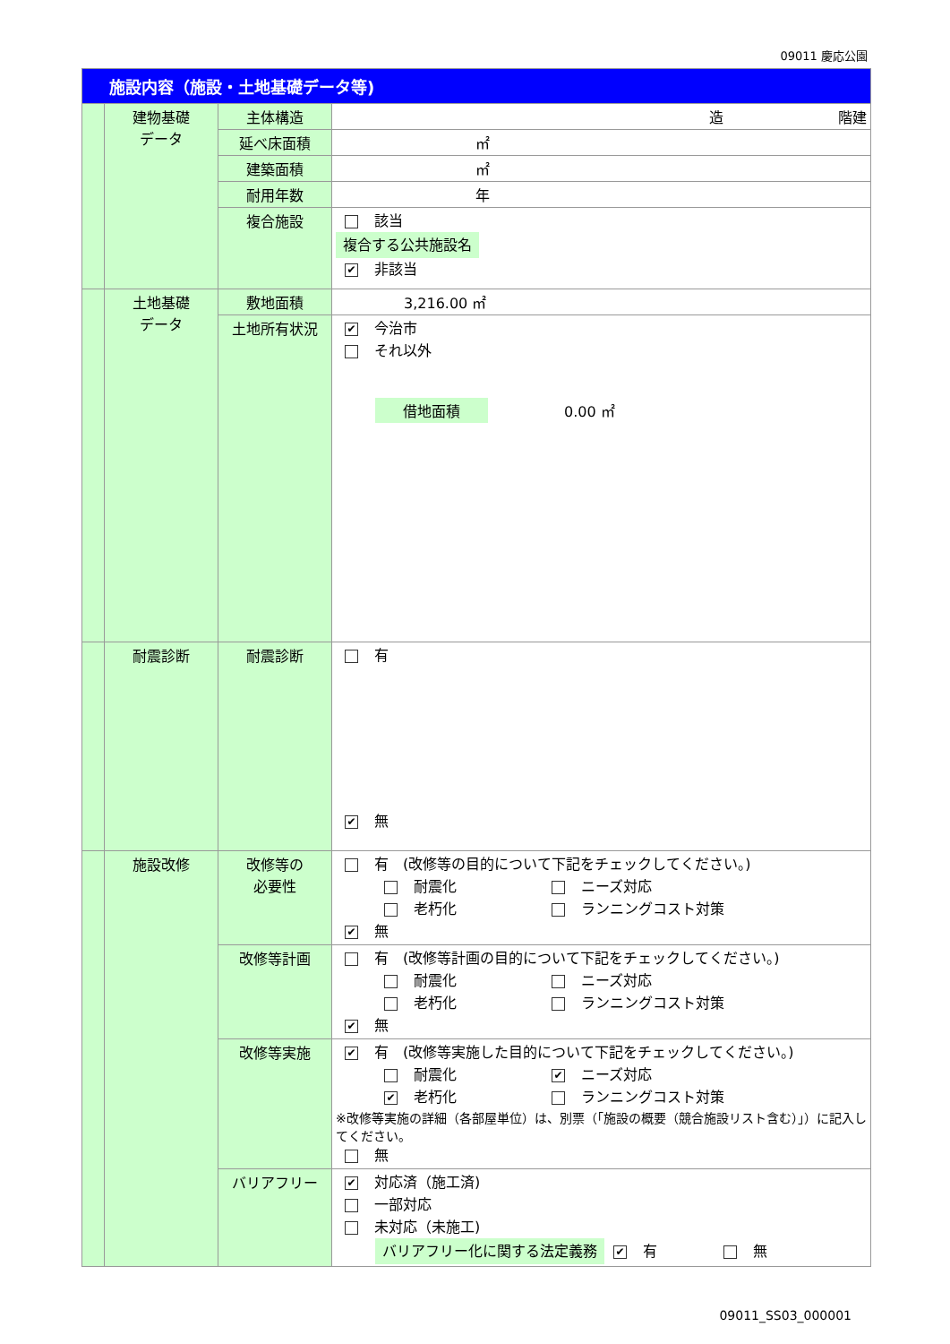09011 慶応公園
| 施設内容（施設・土地基礎データ等) | | | |
| | 建物基礎 データ | 主体構造 | 造 階建 |
| | | 延べ床面積 | ㎡ |
| | | 建築面積 | ㎡ |
| | | 耐用年数 | 年 |
| | | 複合施設 | 該当 複合する公共施設名 ✔ 非該当 |
| | 土地基礎 データ | 敷地面積 | 3,216.00 ㎡ |
| | | 土地所有状況 | ✔ 今治市 それ以外 借地面積 0.00 ㎡ |
| | 耐震診断 | 耐震診断 | 有 ✔ 無 |
| | 施設改修 | 改修等の 必要性 | 有 (改修等の目的について下記をチェックしてください。) 耐震化 ニーズ対応 老朽化 ランニングコスト対策 ✔ 無 |
| | | 改修等計画 | 有 (改修等計画の目的について下記をチェックしてください。) 耐震化 ニーズ対応 老朽化 ランニングコスト対策 ✔ 無 |
| | | 改修等実施 | ✔ 有 (改修等実施した目的について下記をチェックしてください。) 耐震化 ✔ ニーズ対応 ✔ 老朽化 ランニングコスト対策 ※改修等実施の詳細（各部屋単位）は、別票（「施設の概要（競合施設リスト含む）」）に記入してください。 無 |
| | | バリアフリー | ✔ 対応済（施工済) 一部対応 未対応（未施工) バリアフリー化に関する法定義務 ✔ 有 無 |
09011_SS03_000001